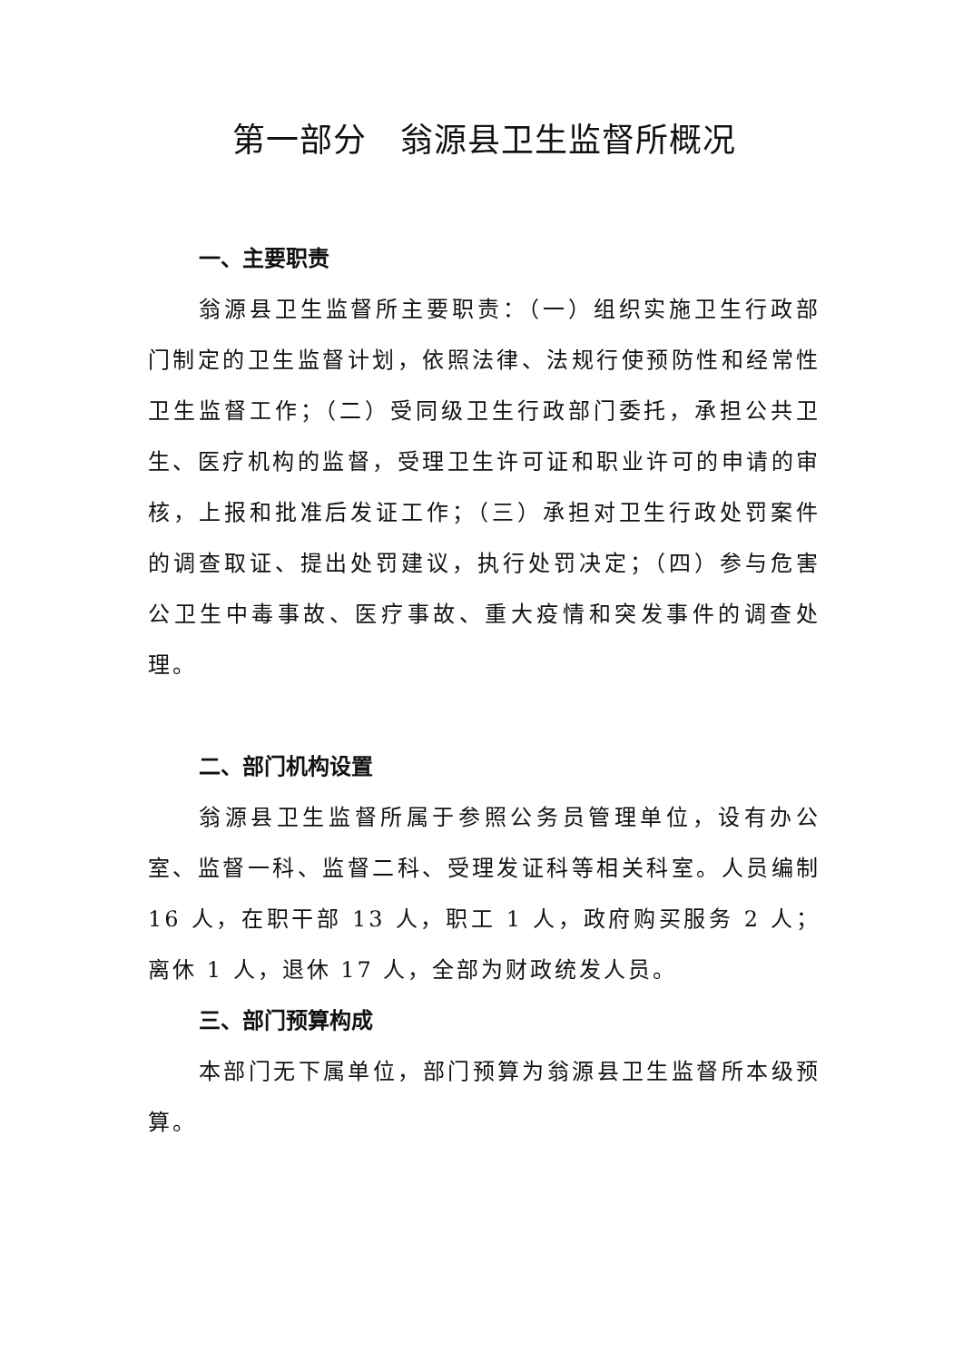第一部分　翁源县卫生监督所概况
一、主要职责
翁源县卫生监督所主要职责：（一）组织实施卫生行政部门制定的卫生监督计划，依照法律、法规行使预防性和经常性卫生监督工作；（二）受同级卫生行政部门委托，承担公共卫生、医疗机构的监督，受理卫生许可证和职业许可的申请的审核，上报和批准后发证工作；（三）承担对卫生行政处罚案件的调查取证、提出处罚建议，执行处罚决定；（四）参与危害公卫生中毒事故、医疗事故、重大疫情和突发事件的调查处理。
二、部门机构设置
翁源县卫生监督所属于参照公务员管理单位，设有办公室、监督一科、监督二科、受理发证科等相关科室。人员编制 16 人，在职干部 13 人，职工 1 人，政府购买服务 2 人；离休 1 人，退休 17 人，全部为财政统发人员。
三、部门预算构成
本部门无下属单位，部门预算为翁源县卫生监督所本级预算。